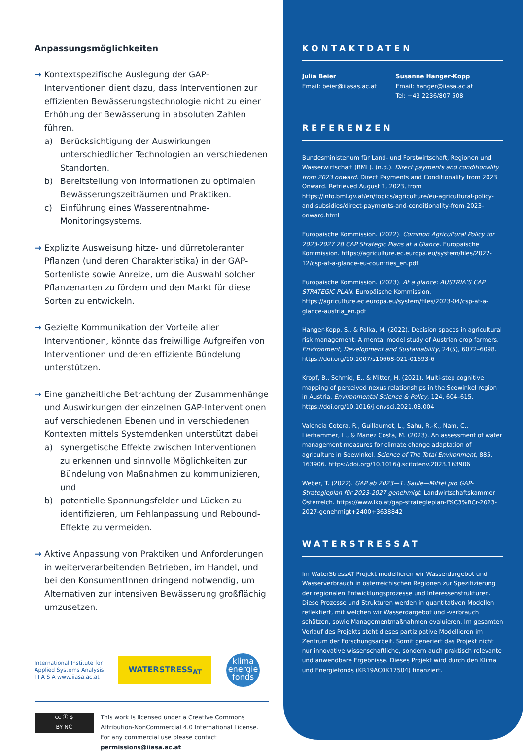Anpassungsmöglichkeiten
→ Kontextspezifische Auslegung der GAP-Interventionen dient dazu, dass Interventionen zur effizienten Bewässerungstechnologie nicht zu einer Erhöhung der Bewässerung in absoluten Zahlen führen.
a) Berücksichtigung der Auswirkungen unterschiedlicher Technologien an verschiedenen Standorten.
b) Bereitstellung von Informationen zu optimalen Bewässerungszeiträumen und Praktiken.
c) Einführung eines Wasserentnahme-Monitoringsystems.
→ Explizite Ausweisung hitze- und dürretoleranter Pflanzen (und deren Charakteristika) in der GAP-Sortenliste sowie Anreize, um die Auswahl solcher Pflanzenarten zu fördern und den Markt für diese Sorten zu entwickeln.
→ Gezielte Kommunikation der Vorteile aller Interventionen, könnte das freiwillige Aufgreifen von Interventionen und deren effiziente Bündelung unterstützen.
→ Eine ganzheitliche Betrachtung der Zusammenhänge und Auswirkungen der einzelnen GAP-Interventionen auf verschiedenen Ebenen und in verschiedenen Kontexten mittels Systemdenken unterstützt dabei
a) synergetische Effekte zwischen Interventionen zu erkennen und sinnvolle Möglichkeiten zur Bündelung von Maßnahmen zu kommunizieren, und
b) potentielle Spannungsfelder und Lücken zu identifizieren, um Fehlanpassung und Rebound-Effekte zu vermeiden.
→ Aktive Anpassung von Praktiken und Anforderungen in weiterverarbeitenden Betrieben, im Handel, und bei den KonsumentInnen dringend notwendig, um Alternativen zur intensiven Bewässerung großflächig umzusetzen.
International Institute for
Applied Systems Analysis
I I A S A www.iiasa.ac.at
WATERSTRESS<sub>AT</sub>
klima
energie
fonds
cc ⓘ $
BY NC
This work is licensed under a Creative Commons Attribution-NonCommercial 4.0 International License. For any commercial use please contact permissions@iiasa.ac.at
KONTAKTDATEN
Julia Beier
Email: beier@iiasas.ac.at
Susanne Hanger-Kopp
Email: hanger@iiasa.ac.at
Tel: +43 2236/807 508
REFERENZEN
Bundesministerium für Land- und Forstwirtschaft, Regionen und Wasserwirtschaft (BML). (n.d.). Direct payments and conditionality from 2023 onward. Direct Payments and Conditionality from 2023 Onward. Retrieved August 1, 2023, from https://info.bml.gv.at/en/topics/agriculture/eu-agricultural-policy-and-subsidies/direct-payments-and-conditionality-from-2023-onward.html
Europäische Kommission. (2022). Common Agricultural Policy for 2023-2027 28 CAP Strategic Plans at a Glance. Europäische Kommission. https://agriculture.ec.europa.eu/system/files/2022-12/csp-at-a-glance-eu-countries_en.pdf
Europäische Kommission. (2023). At a glance: AUSTRIA’S CAP STRATEGIC PLAN. Europäische Kommission. https://agriculture.ec.europa.eu/system/files/2023-04/csp-at-a-glance-austria_en.pdf
Hanger-Kopp, S., & Palka, M. (2022). Decision spaces in agricultural risk management: A mental model study of Austrian crop farmers. Environment, Development and Sustainability, 24(5), 6072–6098. https://doi.org/10.1007/s10668-021-01693-6
Kropf, B., Schmid, E., & Mitter, H. (2021). Multi-step cognitive mapping of perceived nexus relationships in the Seewinkel region in Austria. Environmental Science & Policy, 124, 604–615. https://doi.org/10.1016/j.envsci.2021.08.004
Valencia Cotera, R., Guillaumot, L., Sahu, R.-K., Nam, C., Lierhammer, L., & Manez Costa, M. (2023). An assessment of water management measures for climate change adaptation of agriculture in Seewinkel. Science of The Total Environment, 885, 163906. https://doi.org/10.1016/j.scitotenv.2023.163906
Weber, T. (2022). GAP ab 2023—1. Säule—Mittel pro GAP-Strategieplan für 2023-2027 genehmigt. Landwirtschaftskammer Österreich. https://www.lko.at/gap-strategieplan-f%C3%BCr-2023-2027-genehmigt+2400+3638842
WATERSTRESSAT
Im WaterStressAT Projekt modellieren wir Wasserdargebot und Wasserverbrauch in österreichischen Regionen zur Spezifizierung der regionalen Entwicklungsprozesse und Interessenstrukturen. Diese Prozesse und Strukturen werden in quantitativen Modellen reflektiert, mit welchen wir Wasserdargebot und -verbrauch schätzen, sowie Managementmaßnahmen evaluieren. Im gesamten Verlauf des Projekts steht dieses partizipative Modellieren im Zentrum der Forschungsarbeit. Somit generiert das Projekt nicht nur innovative wissenschaftliche, sondern auch praktisch relevante und anwendbare Ergebnisse. Dieses Projekt wird durch den Klima und Energiefonds (KR19AC0K17504) finanziert.